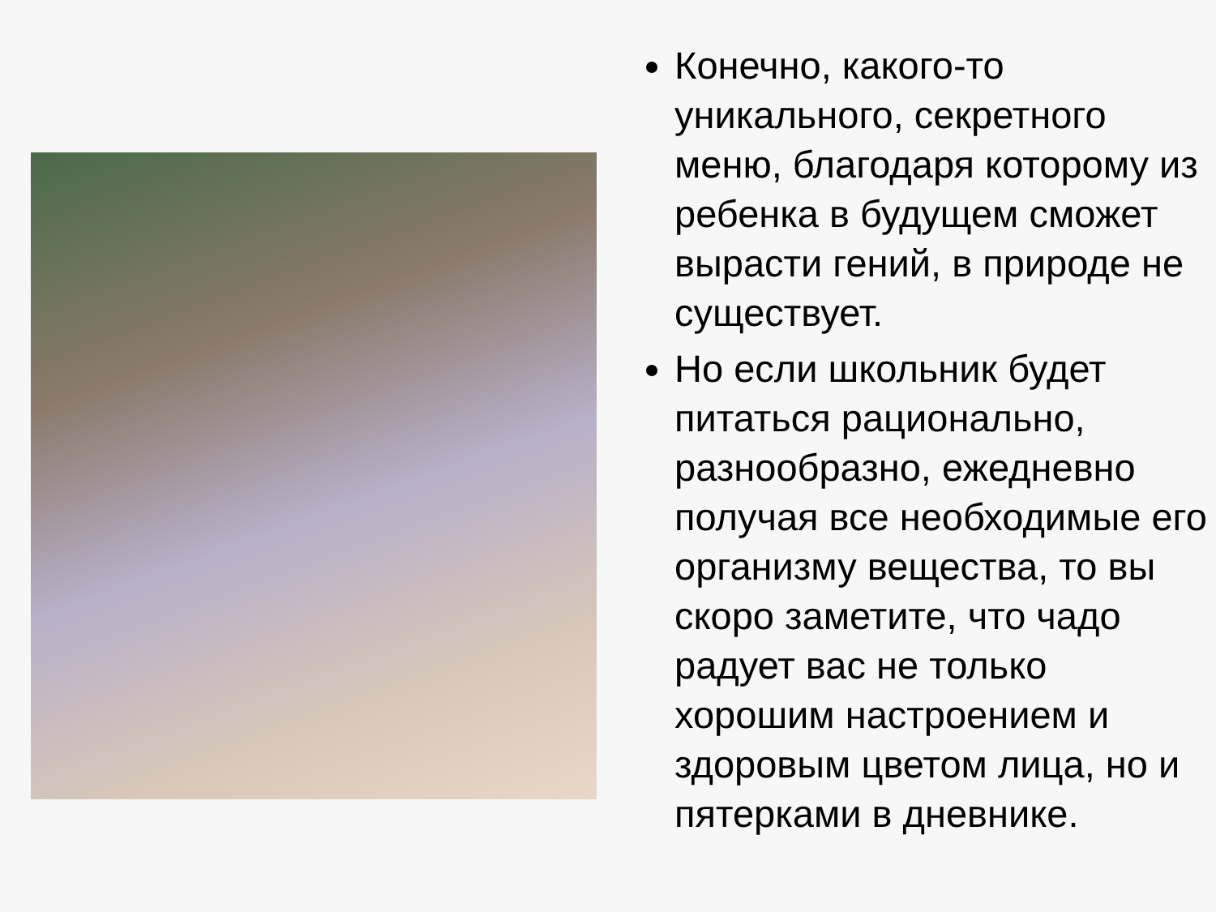Конечно, какого-то уникального, секретного меню, благодаря которому из ребенка в будущем сможет вырасти гений, в природе не существует.
Но если школьник будет питаться рационально, разнообразно, ежедневно получая все необходимые его организму вещества, то вы скоро заметите, что чадо радует вас не только хорошим настроением и здоровым цветом лица, но и пятерками в дневнике.